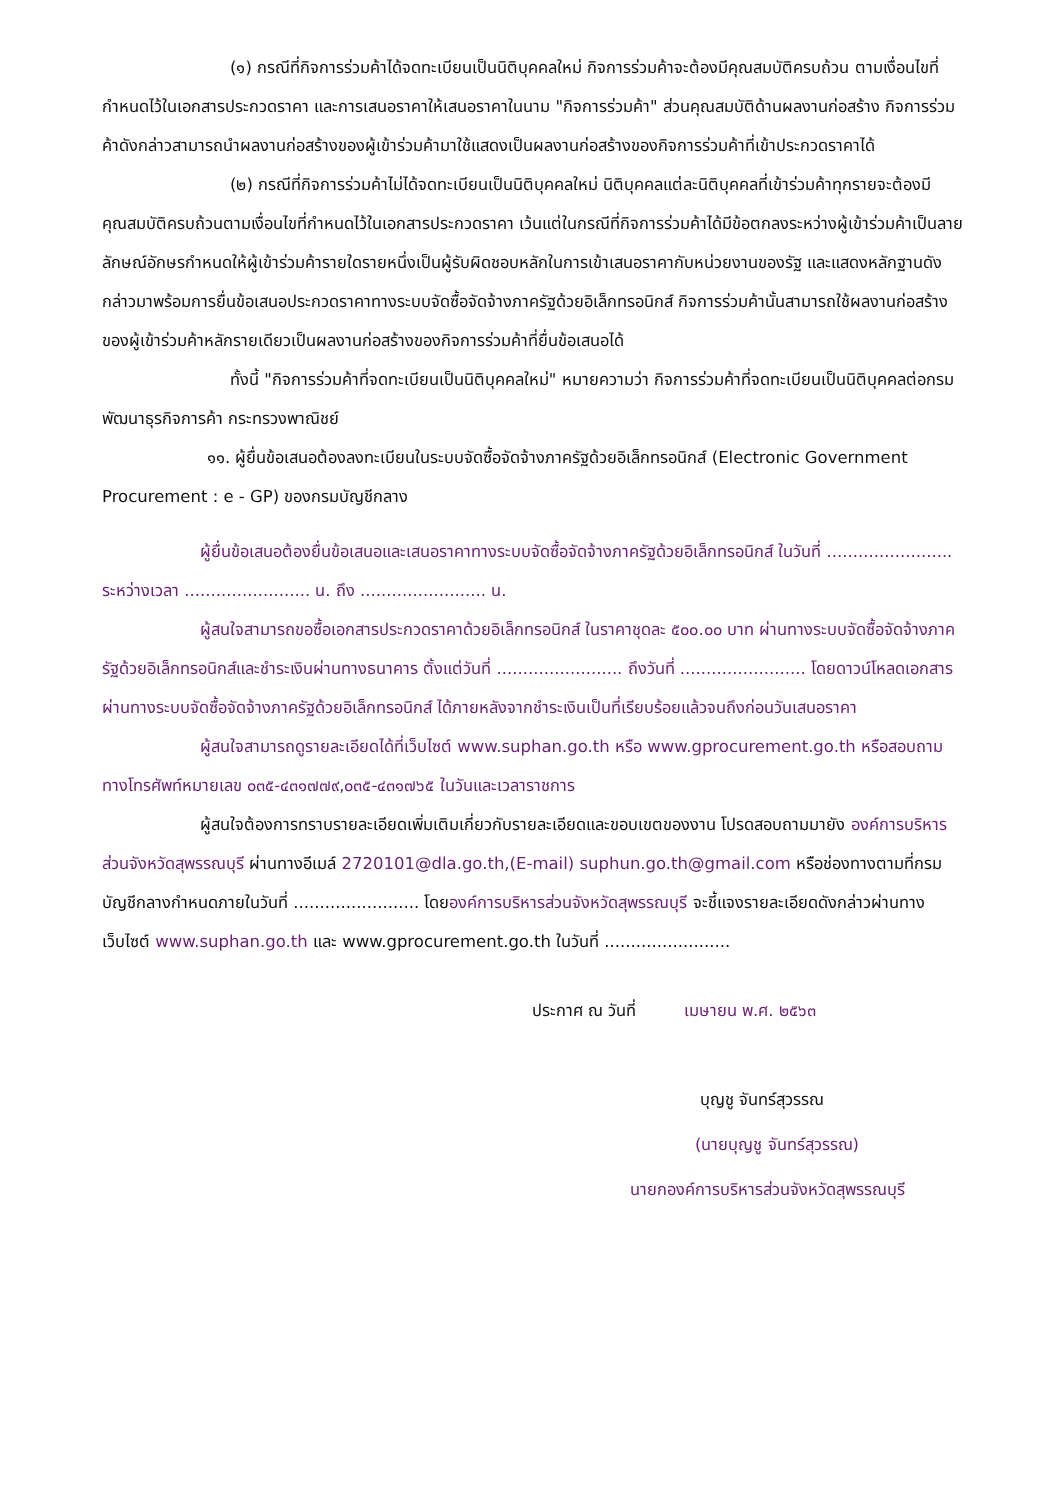(๑) กรณีที่กิจการร่วมค้าได้จดทะเบียนเป็นนิติบุคคลใหม่ กิจการร่วมค้าจะต้องมีคุณสมบัติครบถ้วน ตามเงื่อนไขที่กำหนดไว้ในเอกสารประกวดราคา และการเสนอราคาให้เสนอราคาในนาม "กิจการร่วมค้า" ส่วนคุณสมบัติด้านผลงานก่อสร้าง กิจการร่วมค้าดังกล่าวสามารถนำผลงานก่อสร้างของผู้เข้าร่วมค้ามาใช้แสดงเป็นผลงานก่อสร้างของกิจการร่วมค้าที่เข้าประกวดราคาได้
(๒) กรณีที่กิจการร่วมค้าไม่ได้จดทะเบียนเป็นนิติบุคคลใหม่ นิติบุคคลแต่ละนิติบุคคลที่เข้าร่วมค้าทุกรายจะต้องมีคุณสมบัติครบถ้วนตามเงื่อนไขที่กำหนดไว้ในเอกสารประกวดราคา เว้นแต่ในกรณีที่กิจการร่วมค้าได้มีข้อตกลงระหว่างผู้เข้าร่วมค้าเป็นลายลักษณ์อักษรกำหนดให้ผู้เข้าร่วมค้ารายใดรายหนึ่งเป็นผู้รับผิดชอบหลักในการเข้าเสนอราคากับหน่วยงานของรัฐ และแสดงหลักฐานดังกล่าวมาพร้อมการยื่นข้อเสนอประกวดราคาทางระบบจัดซื้อจัดจ้างภาครัฐด้วยอิเล็กทรอนิกส์ กิจการร่วมค้านั้นสามารถใช้ผลงานก่อสร้างของผู้เข้าร่วมค้าหลักรายเดียวเป็นผลงานก่อสร้างของกิจการร่วมค้าที่ยื่นข้อเสนอได้
ทั้งนี้ "กิจการร่วมค้าที่จดทะเบียนเป็นนิติบุคคลใหม่" หมายความว่า กิจการร่วมค้าที่จดทะเบียนเป็นนิติบุคคลต่อกรมพัฒนาธุรกิจการค้า กระทรวงพาณิชย์
๑๑. ผู้ยื่นข้อเสนอต้องลงทะเบียนในระบบจัดซื้อจัดจ้างภาครัฐด้วยอิเล็กทรอนิกส์ (Electronic Government Procurement : e - GP) ของกรมบัญชีกลาง
ผู้ยื่นข้อเสนอต้องยื่นข้อเสนอและเสนอราคาทางระบบจัดซื้อจัดจ้างภาครัฐด้วยอิเล็กทรอนิกส์ ในวันที่ ........................ ระหว่างเวลา ........................ น. ถึง ........................ น.
ผู้สนใจสามารถขอซื้อเอกสารประกวดราคาด้วยอิเล็กทรอนิกส์ ในราคาชุดละ ๕๐๐.๐๐ บาท ผ่านทางระบบจัดซื้อจัดจ้างภาครัฐด้วยอิเล็กทรอนิกส์และชำระเงินผ่านทางธนาคาร ตั้งแต่วันที่ ........................ ถึงวันที่ ........................ โดยดาวน์โหลดเอกสารผ่านทางระบบจัดซื้อจัดจ้างภาครัฐด้วยอิเล็กทรอนิกส์ ได้ภายหลังจากชำระเงินเป็นที่เรียบร้อยแล้วจนถึงก่อนวันเสนอราคา
ผู้สนใจสามารถดูรายละเอียดได้ที่เว็บไซต์ www.suphan.go.th หรือ www.gprocurement.go.th หรือสอบถามทางโทรศัพท์หมายเลข ๐๓๕-๔๓๑๗๗๙,๐๓๕-๔๓๑๗๖๕ ในวันและเวลาราชการ
ผู้สนใจต้องการทราบรายละเอียดเพิ่มเติมเกี่ยวกับรายละเอียดและขอบเขตของงาน โปรดสอบถามมายัง องค์การบริหารส่วนจังหวัดสุพรรณบุรี ผ่านทางอีเมล์ 2720101@dla.go.th,(E-mail) suphun.go.th@gmail.com หรือช่องทางตามที่กรมบัญชีกลางกำหนดภายในวันที่ ........................ โดยองค์การบริหารส่วนจังหวัดสุพรรณบุรี จะชี้แจงรายละเอียดดังกล่าวผ่านทางเว็บไซต์ www.suphan.go.th และ www.gprocurement.go.th ในวันที่ ........................
ประกาศ ณ วันที่ เมษายน พ.ศ. ๒๕๖๓
บุญชู จันทร์สุวรรณ
(นายบุญชู จันทร์สุวรรณ)
นายกองค์การบริหารส่วนจังหวัดสุพรรณบุรี